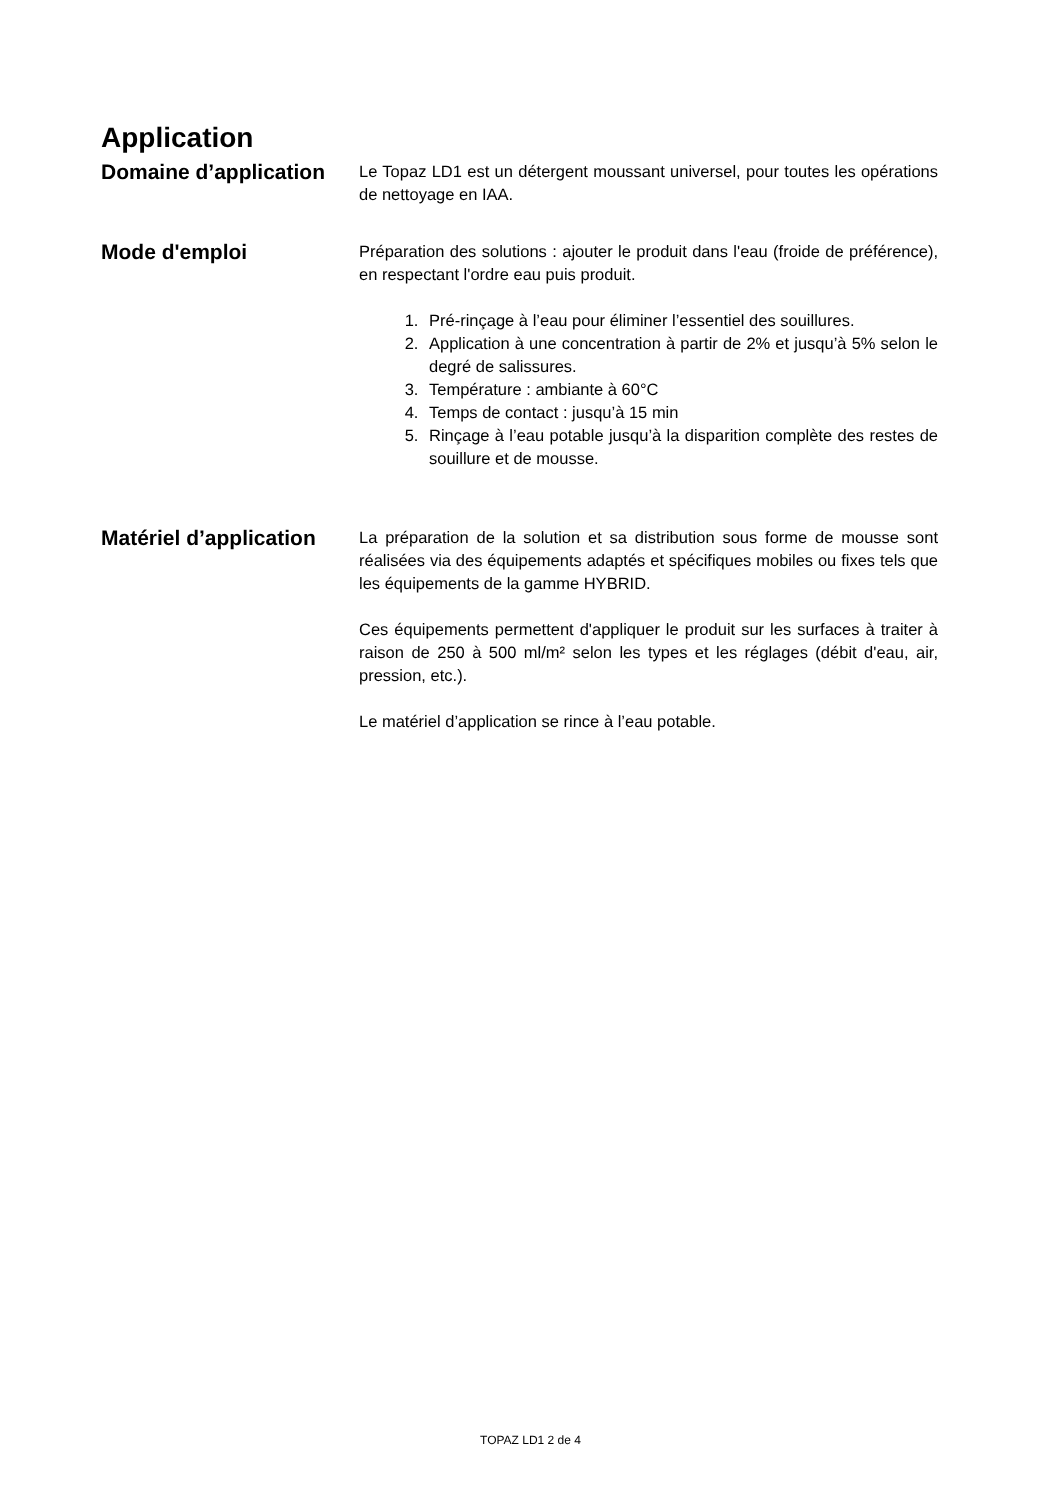Application
Domaine d’application
Le Topaz LD1 est un détergent moussant universel, pour toutes les opérations de nettoyage en IAA.
Mode d'emploi
Préparation des solutions : ajouter le produit dans l'eau (froide de préférence), en respectant l'ordre eau puis produit.
1. Pré-rinçage à l’eau pour éliminer l’essentiel des souillures.
2. Application à une concentration à partir de 2% et jusqu’à 5% selon le degré de salissures.
3. Température : ambiante à 60°C
4. Temps de contact : jusqu’à 15 min
5. Rinçage à l’eau potable jusqu’à la disparition complète des restes de souillure et de mousse.
Matériel d’application
La préparation de la solution et sa distribution sous forme de mousse sont réalisées via des équipements adaptés et spécifiques mobiles ou fixes tels que les équipements de la gamme HYBRID.
Ces équipements permettent d'appliquer le produit sur les surfaces à traiter à raison de 250 à 500 ml/m² selon les types et les réglages (débit d'eau, air, pression, etc.).
Le matériel d’application se rince à l’eau potable.
TOPAZ LD1 2 de 4